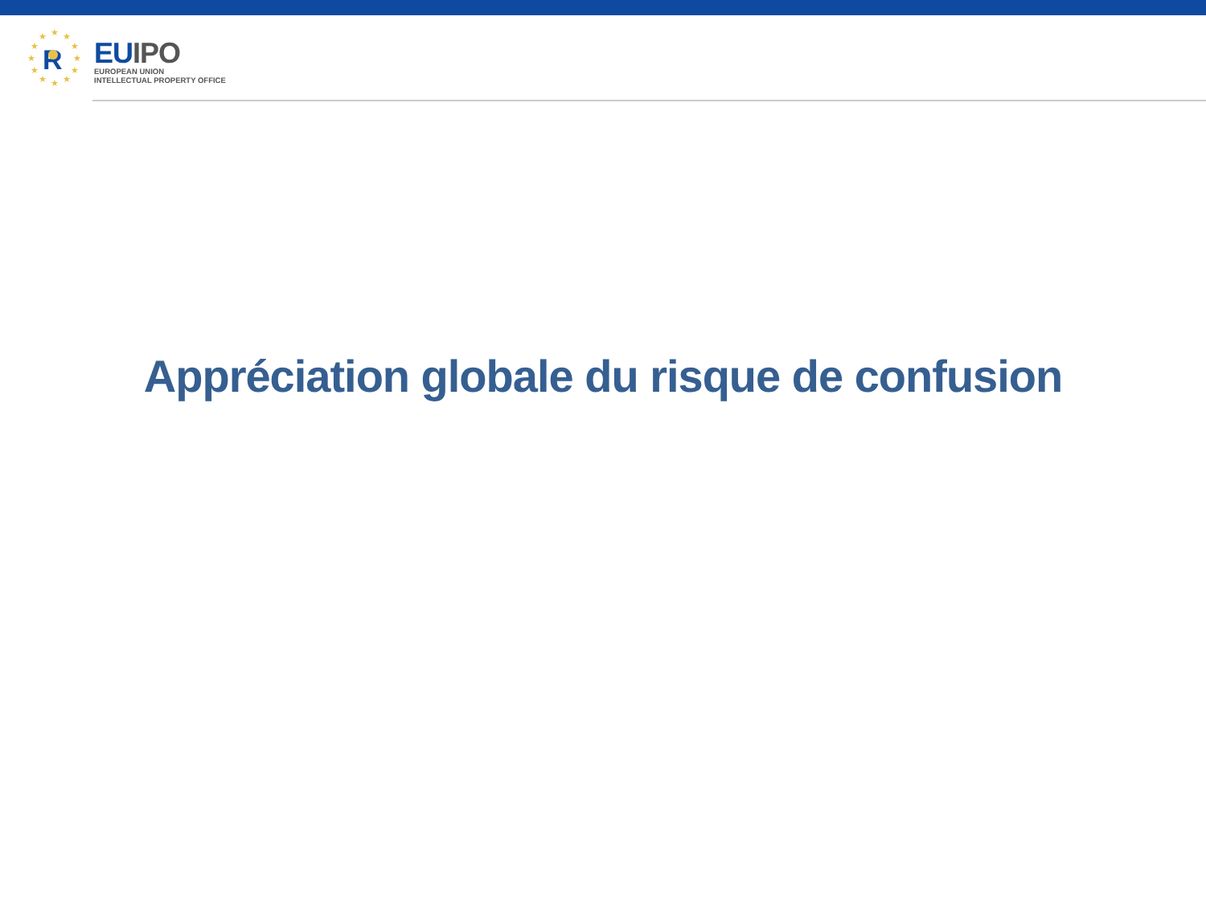★
★
★
★
★
★
★
★
★
★
★
★
R
EU IPO
EUROPEAN UNION
INTELLECTUAL PROPERTY OFFICE
Appréciation globale du risque de confusion